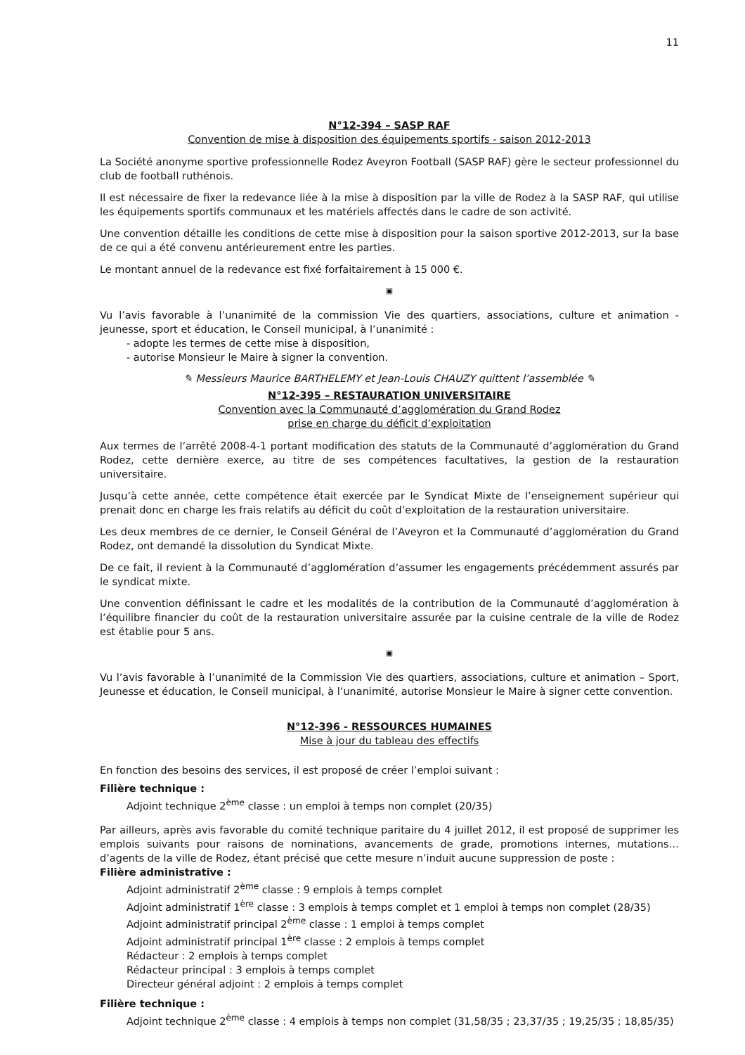11
N°12-394 – SASP RAF
Convention de mise à disposition des équipements sportifs - saison 2012-2013
La Société anonyme sportive professionnelle Rodez Aveyron Football (SASP RAF) gère le secteur professionnel du club de football ruthénois.
Il est nécessaire de fixer la redevance liée à la mise à disposition par la ville de Rodez à la SASP RAF, qui utilise les équipements sportifs communaux et les matériels affectés dans le cadre de son activité.
Une convention détaille les conditions de cette mise à disposition pour la saison sportive 2012-2013, sur la base de ce qui a été convenu antérieurement entre les parties.
Le montant annuel de la redevance est fixé forfaitairement à 15 000 €.
▣
Vu l’avis favorable à l’unanimité de la commission Vie des quartiers, associations, culture et animation - jeunesse, sport et éducation, le Conseil municipal, à l’unanimité :
- adopte les termes de cette mise à disposition,
- autorise Monsieur le Maire à signer la convention.
✎ Messieurs Maurice BARTHELEMY et Jean-Louis CHAUZY quittent l’assemblée ✎
N°12-395 – RESTAURATION UNIVERSITAIRE
Convention avec la Communauté d’agglomération du Grand Rodez
prise en charge du déficit d’exploitation
Aux termes de l’arrêté 2008-4-1 portant modification des statuts de la Communauté d’agglomération du Grand Rodez, cette dernière exerce, au titre de ses compétences facultatives, la gestion de la restauration universitaire.
Jusqu’à cette année, cette compétence était exercée par le Syndicat Mixte de l’enseignement supérieur qui prenait donc en charge les frais relatifs au déficit du coût d’exploitation de la restauration universitaire.
Les deux membres de ce dernier, le Conseil Général de l’Aveyron et la Communauté d’agglomération du Grand Rodez, ont demandé la dissolution du Syndicat Mixte.
De ce fait, il revient à la Communauté d’agglomération d’assumer les engagements précédemment assurés par le syndicat mixte.
Une convention définissant le cadre et les modalités de la contribution de la Communauté d’agglomération à l’équilibre financier du coût de la restauration universitaire assurée par la cuisine centrale de la ville de Rodez est établie pour 5 ans.
▣
Vu l’avis favorable à l’unanimité de la Commission Vie des quartiers, associations, culture et animation – Sport, Jeunesse et éducation, le Conseil municipal, à l’unanimité, autorise Monsieur le Maire à signer cette convention.
N°12-396 - RESSOURCES HUMAINES
Mise à jour du tableau des effectifs
En fonction des besoins des services, il est proposé de créer l’emploi suivant :
Filière technique :
Adjoint technique 2<sup>ème</sup> classe : un emploi à temps non complet (20/35)
Par ailleurs, après avis favorable du comité technique paritaire du 4 juillet 2012, il est proposé de supprimer les emplois suivants pour raisons de nominations, avancements de grade, promotions internes, mutations… d’agents de la ville de Rodez, étant précisé que cette mesure n’induit aucune suppression de poste :
Filière administrative :
Adjoint administratif 2<sup>ème</sup> classe : 9 emplois à temps complet
Adjoint administratif 1<sup>ère</sup> classe : 3 emplois à temps complet et 1 emploi à temps non complet (28/35)
Adjoint administratif principal 2<sup>ème</sup> classe : 1 emploi à temps complet
Adjoint administratif principal 1<sup>ère</sup> classe : 2 emplois à temps complet
Rédacteur : 2 emplois à temps complet
Rédacteur principal : 3 emplois à temps complet
Directeur général adjoint : 2 emplois à temps complet
Filière technique :
Adjoint technique 2<sup>ème</sup> classe : 4 emplois à temps non complet (31,58/35 ; 23,37/35 ; 19,25/35 ; 18,85/35)